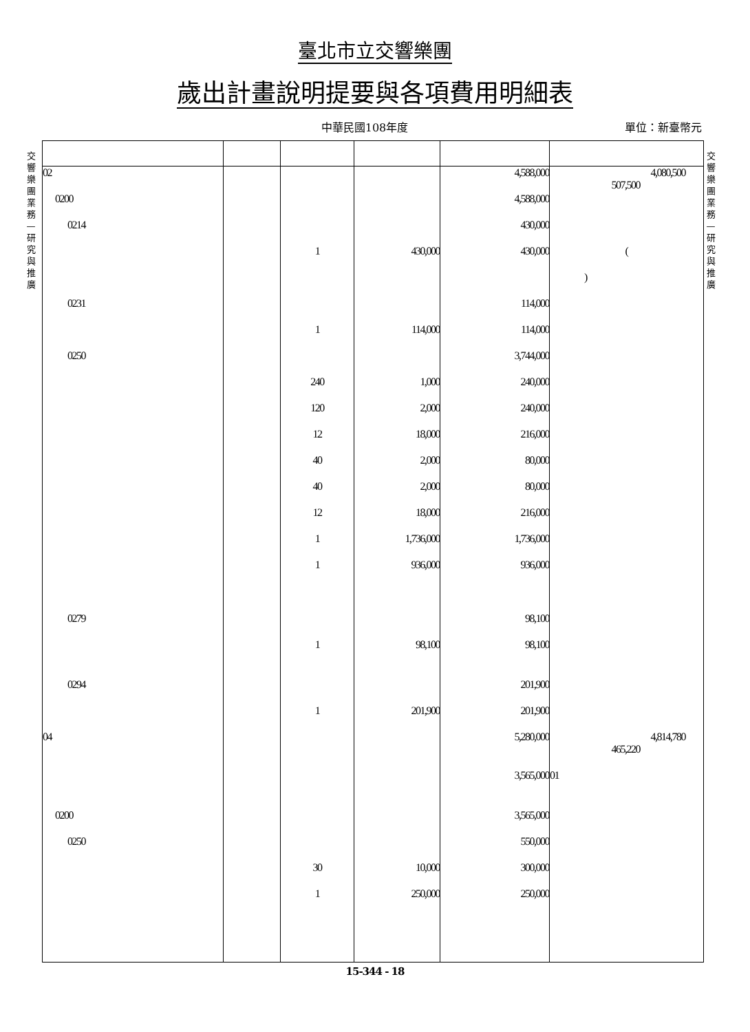臺北市立交響樂團
歲出計畫說明提要與各項費用明細表
中華民國108年度 單位：新臺幣元
交響樂團業務—研究與推廣
交響樂團業務—研究與推廣
| 02 | | | | 4,588,000 | 4,080,500 507,500 |
| 0200 | | | | 4,588,000 | |
| 0214 | | | | 430,000 | |
| | | 1 | 430,000 | 430,000 | ( |
| | | | | | ) |
| 0231 | | | | 114,000 | |
| | | 1 | 114,000 | 114,000 | |
| 0250 | | | | 3,744,000 | |
| | | 240 | 1,000 | 240,000 | |
| | | 120 | 2,000 | 240,000 | |
| | | 12 | 18,000 | 216,000 | |
| | | 40 | 2,000 | 80,000 | |
| | | 40 | 2,000 | 80,000 | |
| | | 12 | 18,000 | 216,000 | |
| | | 1 | 1,736,000 | 1,736,000 | |
| | | 1 | 936,000 | 936,000 | |
| 0279 | | | | 98,100 | |
| | | 1 | 98,100 | 98,100 | |
| 0294 | | | | 201,900 | |
| | | 1 | 201,900 | 201,900 | |
| 04 | | | | 5,280,000 | 4,814,780 465,220 |
| | | | | 3,565,000 | 01 |
| 0200 | | | | 3,565,000 | |
| 0250 | | | | 550,000 | |
| | | 30 | 10,000 | 300,000 | |
| | | 1 | 250,000 | 250,000 | |
15-344 - 18